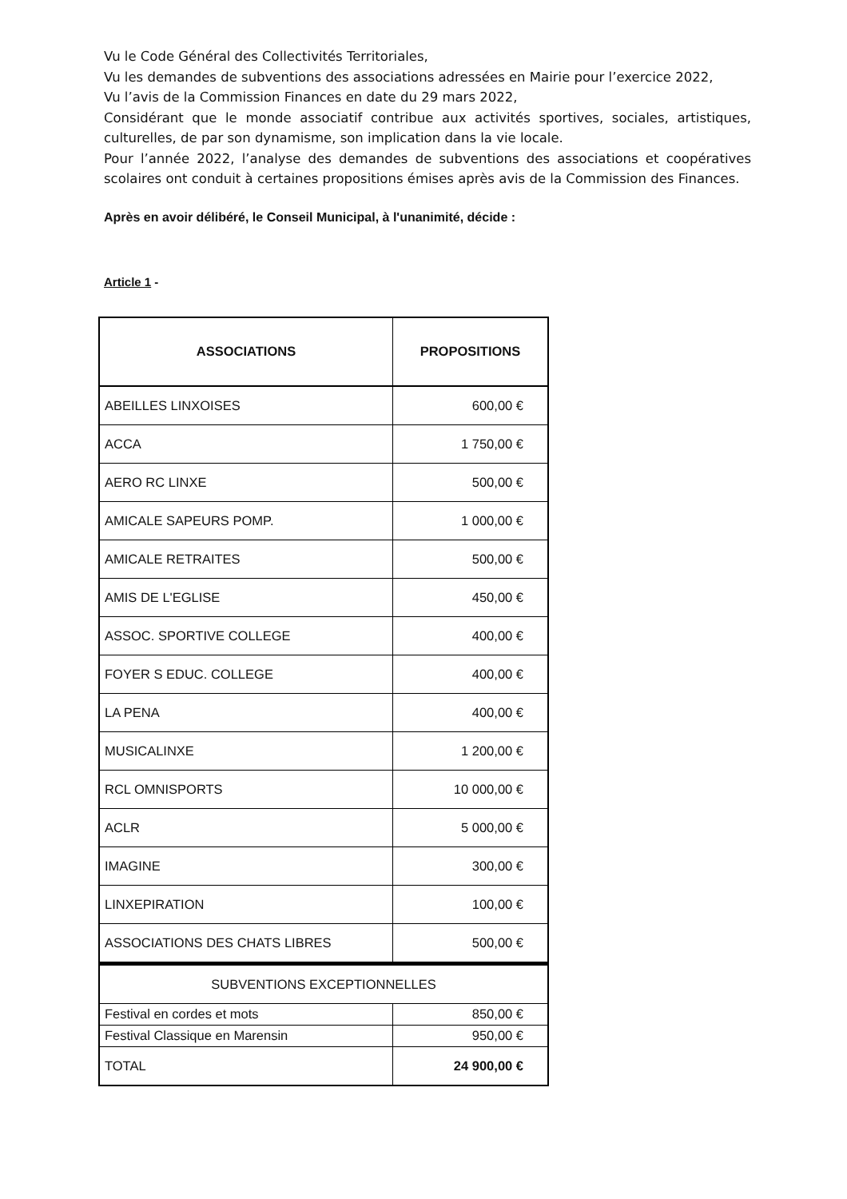Vu le Code Général des Collectivités Territoriales,
Vu les demandes de subventions des associations adressées en Mairie pour l’exercice 2022,
Vu l’avis de la Commission Finances en date du 29 mars 2022,
Considérant que le monde associatif contribue aux activités sportives, sociales, artistiques, culturelles, de par son dynamisme, son implication dans la vie locale.
Pour l’année 2022, l’analyse des demandes de subventions des associations et coopératives scolaires ont conduit à certaines propositions émises après avis de la Commission des Finances.
Après en avoir délibéré, le Conseil Municipal, à l'unanimité, décide :
Article 1 -
| ASSOCIATIONS | PROPOSITIONS |
| --- | --- |
| ABEILLES LINXOISES | 600,00 € |
| ACCA | 1 750,00 € |
| AERO RC LINXE | 500,00 € |
| AMICALE SAPEURS POMP. | 1 000,00 € |
| AMICALE RETRAITES | 500,00 € |
| AMIS DE L'EGLISE | 450,00 € |
| ASSOC. SPORTIVE COLLEGE | 400,00 € |
| FOYER S EDUC. COLLEGE | 400,00 € |
| LA PENA | 400,00 € |
| MUSICALINXE | 1 200,00 € |
| RCL OMNISPORTS | 10 000,00 € |
| ACLR | 5 000,00 € |
| IMAGINE | 300,00 € |
| LINXEPIRATION | 100,00 € |
| ASSOCIATIONS DES CHATS LIBRES | 500,00 € |
| SUBVENTIONS EXCEPTIONNELLES | |
| Festival en cordes et mots | 850,00 € |
| Festival Classique en Marensin | 950,00 € |
| TOTAL | 24 900,00 € |